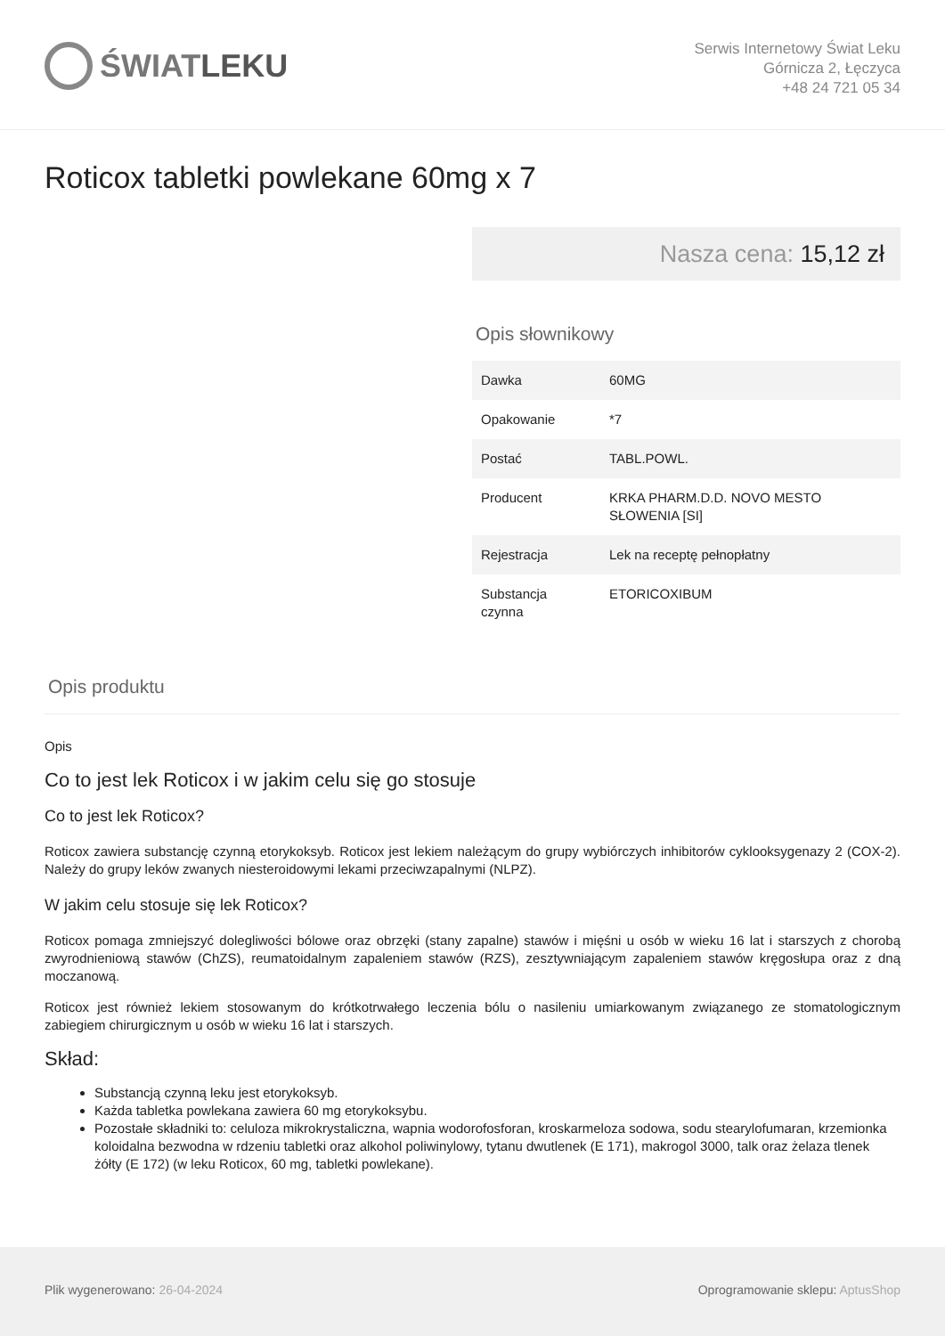ŚWIAT LEKU
Serwis Internetowy Świat Leku
Górnicza 2, Łęczyca
+48 24 721 05 34
Roticox tabletki powlekane 60mg x 7
Nasza cena: 15,12 zł
Opis słownikowy
| Dawka | 60MG |
| Opakowanie | *7 |
| Postać | TABL.POWL. |
| Producent | KRKA PHARM.D.D. NOVO MESTO SŁOWENIA [SI] |
| Rejestracja | Lek na receptę pełnopłatny |
| Substancja czynna | ETORICOXIBUM |
Opis produktu
Opis
Co to jest lek Roticox i w jakim celu się go stosuje
Co to jest lek Roticox?
Roticox zawiera substancję czynną etorykoksyb. Roticox jest lekiem należącym do grupy wybiórczych inhibitorów cyklooksygenazy 2 (COX-2). Należy do grupy leków zwanych niesteroidowymi lekami przeciwzapalnymi (NLPZ).
W jakim celu stosuje się lek Roticox?
Roticox pomaga zmniejszyć dolegliwości bólowe oraz obrzęki (stany zapalne) stawów i mięśni u osób w wieku 16 lat i starszych z chorobą zwyrodnieniową stawów (ChZS), reumatoidalnym zapaleniem stawów (RZS), zesztywniającym zapaleniem stawów kręgosłupa oraz z dną moczanową.
Roticox jest również lekiem stosowanym do krótkotrwałego leczenia bólu o nasileniu umiarkowanym związanego ze stomatologicznym zabiegiem chirurgicznym u osób w wieku 16 lat i starszych.
Skład:
Substancją czynną leku jest etorykoksyb.
Każda tabletka powlekana zawiera 60 mg etorykoksybu.
Pozostałe składniki to: celuloza mikrokrystaliczna, wapnia wodorofosforan, kroskarmeloza sodowa, sodu stearylofumaran, krzemionka koloidalna bezwodna w rdzeniu tabletki oraz alkohol poliwinylowy, tytanu dwutlenek (E 171), makrogol 3000, talk oraz żelaza tlenek żółty (E 172) (w leku Roticox, 60 mg, tabletki powlekane).
Plik wygenerowano: 26-04-2024 Oprogramowanie sklepu: AptusShop